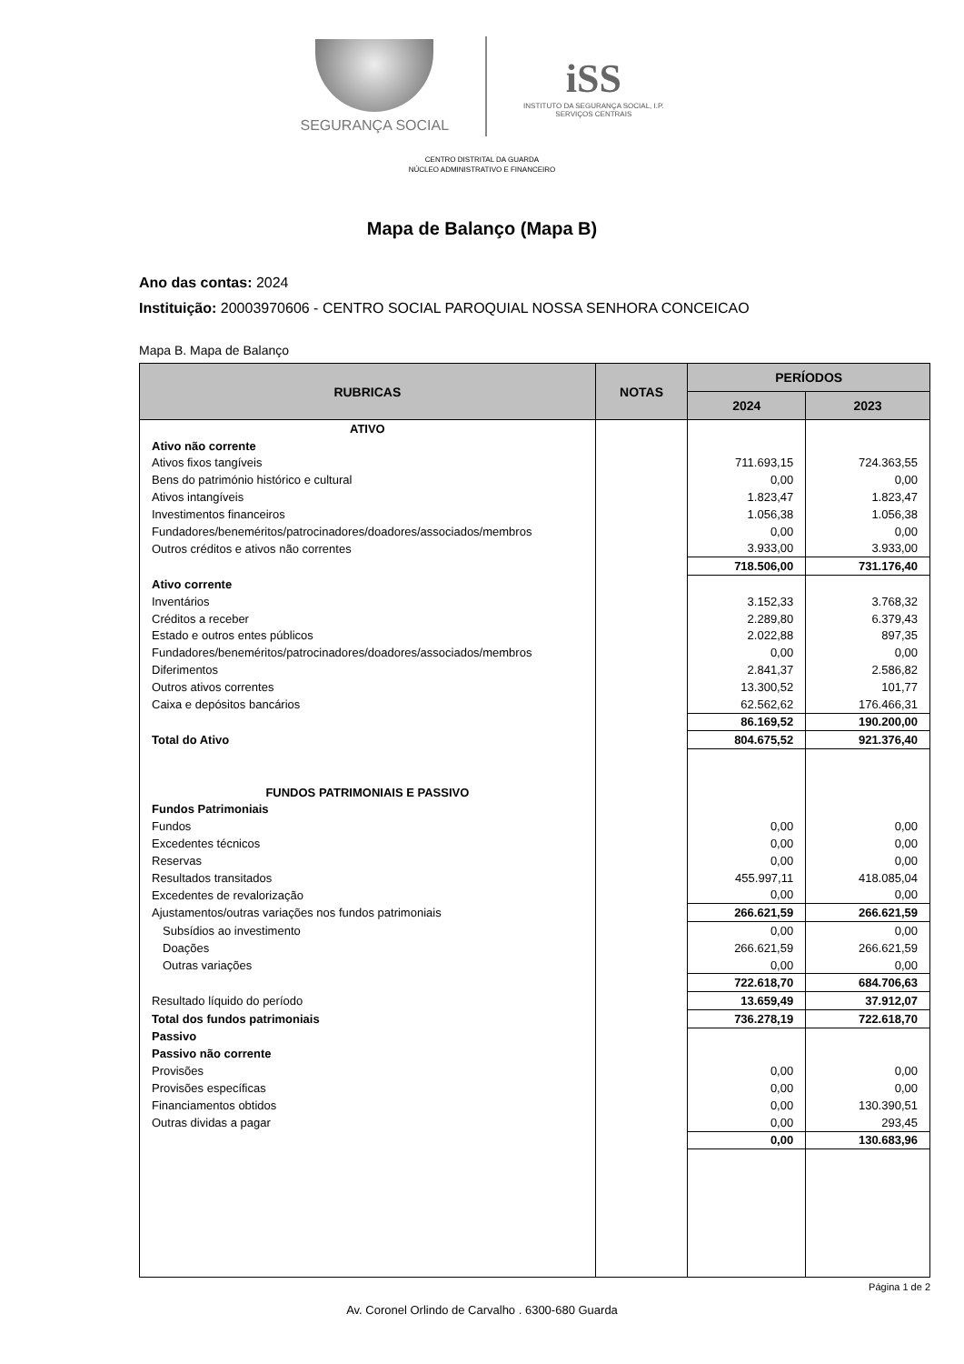SEGURANÇA SOCIAL
iSS
INSTITUTO DA SEGURANÇA SOCIAL, I.P.
SERVIÇOS CENTRAIS
CENTRO DISTRITAL DA GUARDA
NÚCLEO ADMINISTRATIVO E FINANCEIRO
Mapa de Balanço (Mapa B)
Ano das contas: 2024
Instituição: 20003970606 - CENTRO SOCIAL PAROQUIAL NOSSA SENHORA CONCEICAO
Mapa B. Mapa de Balanço
| RUBRICAS | NOTAS | PERÍODOS | |
| --- | --- | --- | --- |
| | | 2024 | 2023 |
| ATIVO | | | |
| Ativo não corrente | | | |
| Ativos fixos tangíveis | | 711.693,15 | 724.363,55 |
| Bens do património histórico e cultural | | 0,00 | 0,00 |
| Ativos intangíveis | | 1.823,47 | 1.823,47 |
| Investimentos financeiros | | 1.056,38 | 1.056,38 |
| Fundadores/beneméritos/patrocinadores/doadores/associados/membros | | 0,00 | 0,00 |
| Outros créditos e ativos não correntes | | 3.933,00 | 3.933,00 |
| | | 718.506,00 | 731.176,40 |
| Ativo corrente | | | |
| Inventários | | 3.152,33 | 3.768,32 |
| Créditos a receber | | 2.289,80 | 6.379,43 |
| Estado e outros entes públicos | | 2.022,88 | 897,35 |
| Fundadores/beneméritos/patrocinadores/doadores/associados/membros | | 0,00 | 0,00 |
| Diferimentos | | 2.841,37 | 2.586,82 |
| Outros ativos correntes | | 13.300,52 | 101,77 |
| Caixa e depósitos bancários | | 62.562,62 | 176.466,31 |
| | | 86.169,52 | 190.200,00 |
| Total do Ativo | | 804.675,52 | 921.376,40 |
| FUNDOS PATRIMONIAIS E PASSIVO | | | |
| Fundos Patrimoniais | | | |
| Fundos | | 0,00 | 0,00 |
| Excedentes técnicos | | 0,00 | 0,00 |
| Reservas | | 0,00 | 0,00 |
| Resultados transitados | | 455.997,11 | 418.085,04 |
| Excedentes de revalorização | | 0,00 | 0,00 |
| Ajustamentos/outras variações nos fundos patrimoniais | | 266.621,59 | 266.621,59 |
| Subsídios ao investimento | | 0,00 | 0,00 |
| Doações | | 266.621,59 | 266.621,59 |
| Outras variações | | 0,00 | 0,00 |
| | | 722.618,70 | 684.706,63 |
| Resultado líquido do período | | 13.659,49 | 37.912,07 |
| Total dos fundos patrimoniais | | 736.278,19 | 722.618,70 |
| Passivo | | | |
| Passivo não corrente | | | |
| Provisões | | 0,00 | 0,00 |
| Provisões específicas | | 0,00 | 0,00 |
| Financiamentos obtidos | | 0,00 | 130.390,51 |
| Outras dividas a pagar | | 0,00 | 293,45 |
| | | 0,00 | 130.683,96 |
Página 1 de 2
Av. Coronel Orlindo de Carvalho . 6300-680 Guarda